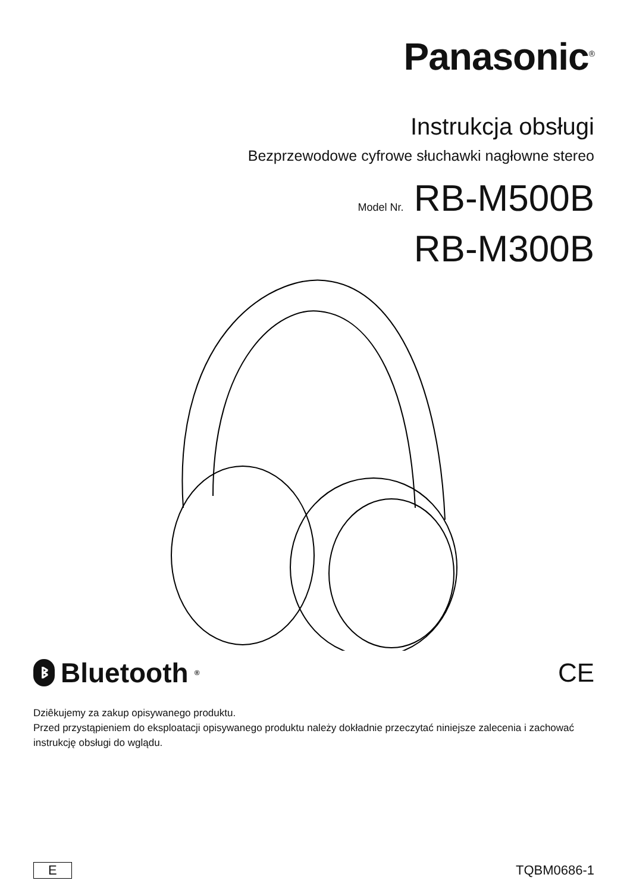Panasonic<sup>®</sup>
Instrukcja obsługi
Bezprzewodowe cyfrowe słuchawki nagłowne stereo
Model Nr. RB-M500B
RB-M300B
ᛒ Bluetooth<sup>®</sup>
CE
Dziêkujemy za zakup opisywanego produktu.
Przed przystąpieniem do eksploatacji opisywanego produktu należy dokładnie przeczytać niniejsze zalecenia i zachować instrukcję obsługi do wglądu.
E TQBM0686-1